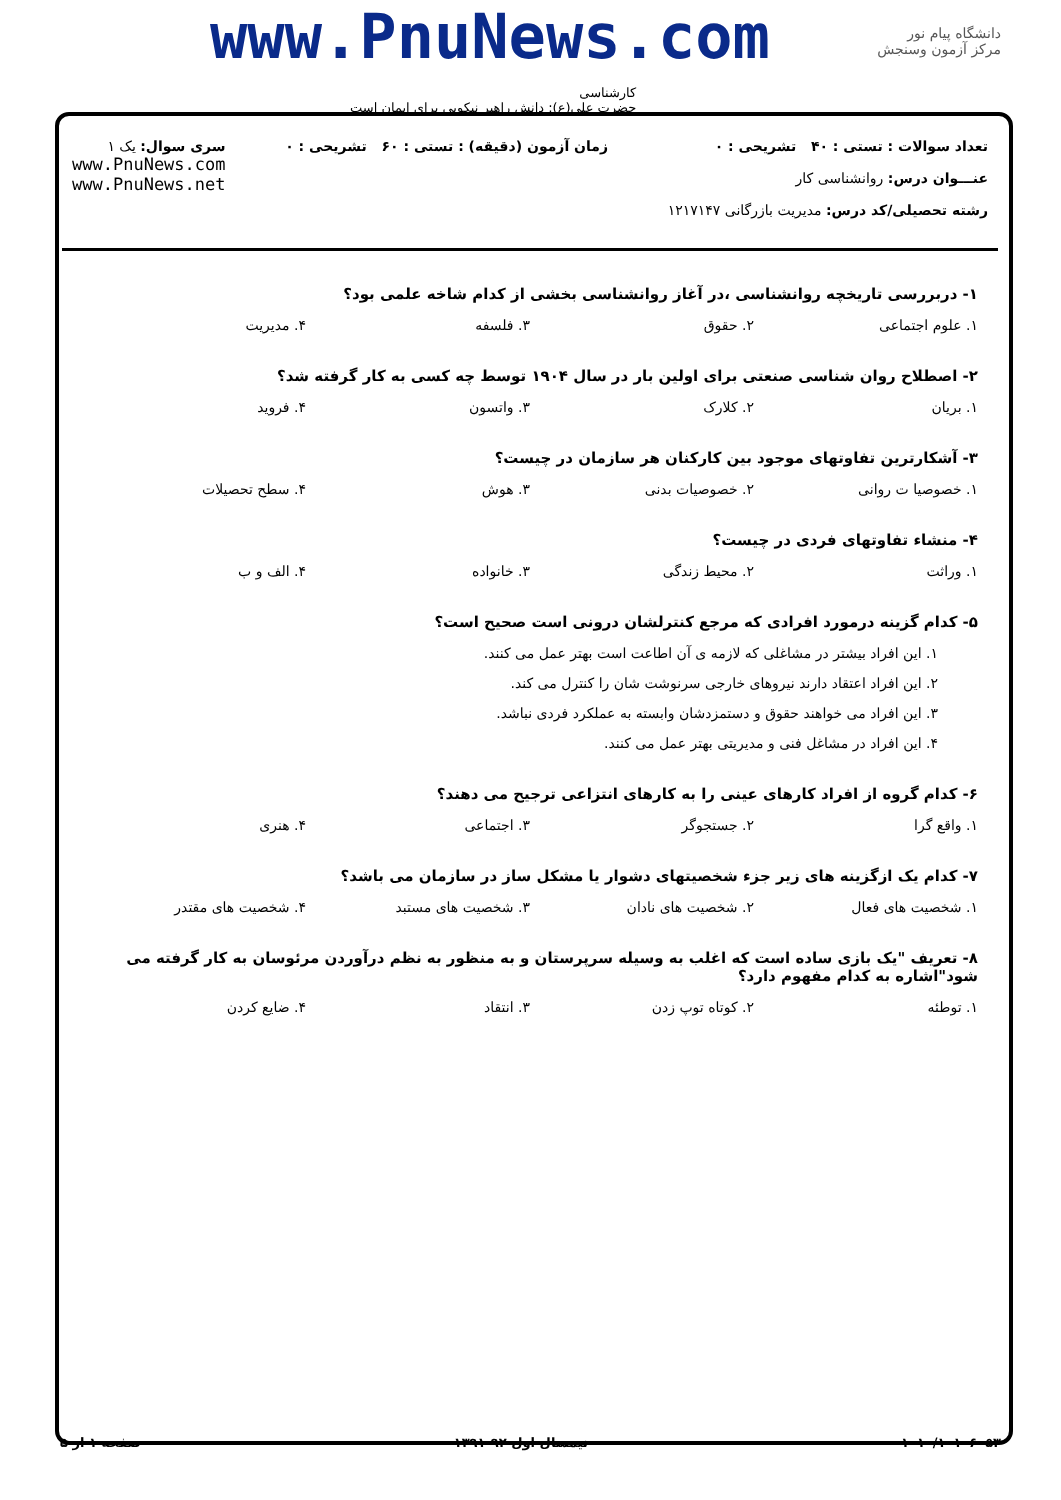دانشگاه پیام نور
مرکز آزمون وسنجش
www.PnuNews.com
کارشناسی
حضرت علی(ع): دانش راهبر نیکویی برای ایمان است
تعداد سوالات : تستی : ۴۰ تشریحی : ۰
عنـــوان درس: روانشناسی کار
رشته تحصیلی/کد درس: مدیریت بازرگانی ۱۲۱۷۱۴۷
زمان آزمون (دقیقه) : تستی : ۶۰ تشریحی : ۰
سری سوال: یک ۱
www.PnuNews.com
www.PnuNews.net
۱- دربررسی تاریخچه روانشناسی ،در آغاز روانشناسی بخشی از کدام شاخه علمی بود؟
۱. علوم اجتماعی ۲. حقوق ۳. فلسفه ۴. مدیریت
۲- اصطلاح روان شناسی صنعتی برای اولین بار در سال ۱۹۰۴ توسط چه کسی به کار گرفته شد؟
۱. بریان ۲. کلارک ۳. واتسون ۴. فروید
۳- آشکارترین تفاوتهای موجود بین کارکنان هر سازمان در چیست؟
۱. خصوصیا ت روانی ۲. خصوصیات بدنی ۳. هوش ۴. سطح تحصیلات
۴- منشاء تفاوتهای فردی در چیست؟
۱. وراثت ۲. محیط زندگی ۳. خانواده ۴. الف و ب
۵- کدام گزینه درمورد افرادی که مرجع کنترلشان درونی است صحیح است؟
۱. این افراد بیشتر در مشاغلی که لازمه ی آن اطاعت است بهتر عمل می کنند.
۲. این افراد اعتقاد دارند نیروهای خارجی سرنوشت شان را کنترل می کند.
۳. این افراد می خواهند حقوق و دستمزدشان وابسته به عملکرد فردی نباشد.
۴. این افراد در مشاغل فنی و مدیریتی بهتر عمل می کنند.
۶- کدام گروه از افراد کارهای عینی را به کارهای انتزاعی ترجیح می دهند؟
۱. واقع گرا ۲. جستجوگر ۳. اجتماعی ۴. هنری
۷- کدام یک ازگزینه های زیر جزء شخصیتهای دشوار یا مشکل ساز در سازمان می باشد؟
۱. شخصیت های فعال ۲. شخصیت های نادان ۳. شخصیت های مستبد ۴. شخصیت های مقتدر
۸- تعریف "یک بازی ساده است که اغلب به وسیله سرپرستان و به منظور به نظم درآوردن مرئوسان به کار گرفته می شود"اشاره به کدام مفهوم دارد؟
۱. توطئه ۲. کوتاه توپ زدن ۳. انتقاد ۴. ضایع کردن
۱۰۱۰/۱۰۱۰۶۰۵۳ نیمسال اول ۹۲-۱۳۹۱ صفحه ۱ از ۵